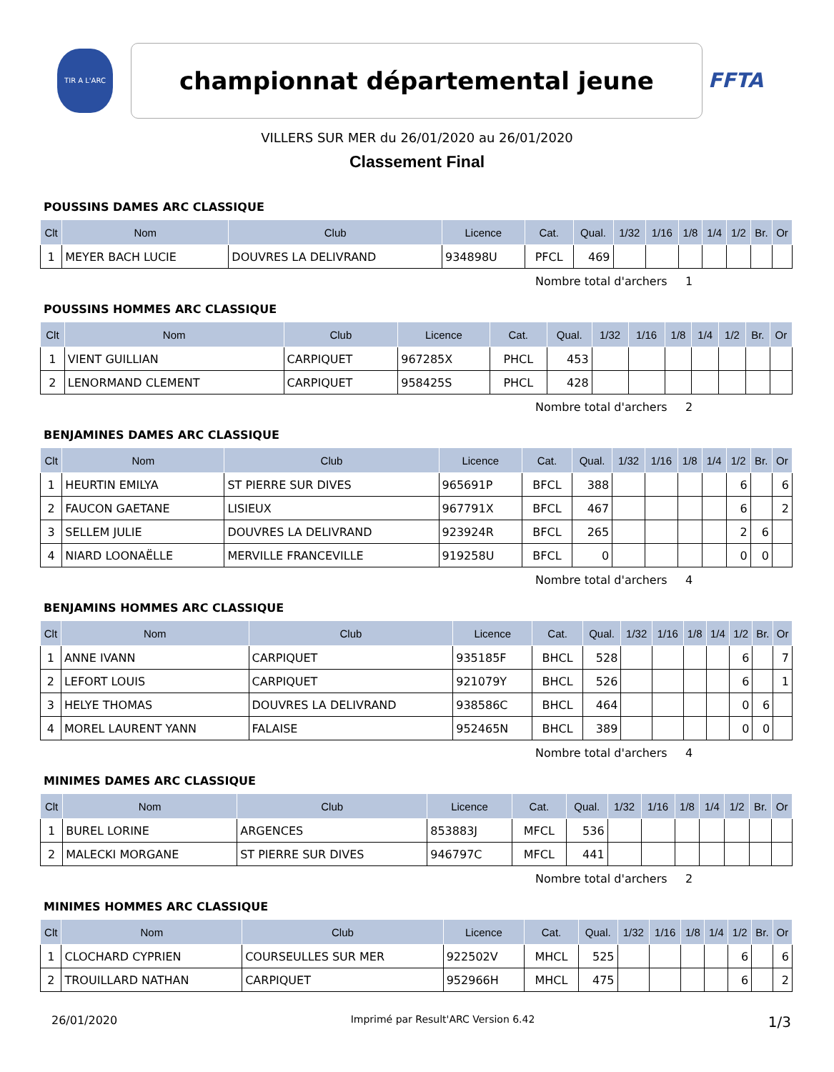TIR A L'ARC
championnat départemental jeune
FFTA
VILLERS SUR MER du 26/01/2020 au 26/01/2020
Classement Final
POUSSINS DAMES ARC CLASSIQUE
| Clt | Nom | Club | Licence | Cat. | Qual. | 1/32 | 1/16 | 1/8 | 1/4 | 1/2 | Br. | Or |
| --- | --- | --- | --- | --- | --- | --- | --- | --- | --- | --- | --- | --- |
| 1 | MEYER BACH LUCIE | DOUVRES LA DELIVRAND | 934898U | PFCL | 469 | | | | | | | |
Nombre total d'archers 1
POUSSINS HOMMES ARC CLASSIQUE
| Clt | Nom | Club | Licence | Cat. | Qual. | 1/32 | 1/16 | 1/8 | 1/4 | 1/2 | Br. | Or |
| --- | --- | --- | --- | --- | --- | --- | --- | --- | --- | --- | --- | --- |
| 1 | VIENT GUILLIAN | CARPIQUET | 967285X | PHCL | 453 | | | | | | | |
| 2 | LENORMAND CLEMENT | CARPIQUET | 958425S | PHCL | 428 | | | | | | | |
Nombre total d'archers 2
BENJAMINES DAMES ARC CLASSIQUE
| Clt | Nom | Club | Licence | Cat. | Qual. | 1/32 | 1/16 | 1/8 | 1/4 | 1/2 | Br. | Or |
| --- | --- | --- | --- | --- | --- | --- | --- | --- | --- | --- | --- | --- |
| 1 | HEURTIN EMILYA | ST PIERRE SUR DIVES | 965691P | BFCL | 388 | | | | | 6 | | 6 |
| 2 | FAUCON GAETANE | LISIEUX | 967791X | BFCL | 467 | | | | | 6 | | 2 |
| 3 | SELLEM JULIE | DOUVRES LA DELIVRAND | 923924R | BFCL | 265 | | | | | 2 | 6 | |
| 4 | NIARD LOONAËLLE | MERVILLE FRANCEVILLE | 919258U | BFCL | 0 | | | | | 0 | 0 | |
Nombre total d'archers 4
BENJAMINS HOMMES ARC CLASSIQUE
| Clt | Nom | Club | Licence | Cat. | Qual. | 1/32 | 1/16 | 1/8 | 1/4 | 1/2 | Br. | Or |
| --- | --- | --- | --- | --- | --- | --- | --- | --- | --- | --- | --- | --- |
| 1 | ANNE IVANN | CARPIQUET | 935185F | BHCL | 528 | | | | | 6 | | 7 |
| 2 | LEFORT LOUIS | CARPIQUET | 921079Y | BHCL | 526 | | | | | 6 | | 1 |
| 3 | HELYE THOMAS | DOUVRES LA DELIVRAND | 938586C | BHCL | 464 | | | | | 0 | 6 | |
| 4 | MOREL LAURENT YANN | FALAISE | 952465N | BHCL | 389 | | | | | 0 | 0 | |
Nombre total d'archers 4
MINIMES DAMES ARC CLASSIQUE
| Clt | Nom | Club | Licence | Cat. | Qual. | 1/32 | 1/16 | 1/8 | 1/4 | 1/2 | Br. | Or |
| --- | --- | --- | --- | --- | --- | --- | --- | --- | --- | --- | --- | --- |
| 1 | BUREL LORINE | ARGENCES | 853883J | MFCL | 536 | | | | | | | |
| 2 | MALECKI MORGANE | ST PIERRE SUR DIVES | 946797C | MFCL | 441 | | | | | | | |
Nombre total d'archers 2
MINIMES HOMMES ARC CLASSIQUE
| Clt | Nom | Club | Licence | Cat. | Qual. | 1/32 | 1/16 | 1/8 | 1/4 | 1/2 | Br. | Or |
| --- | --- | --- | --- | --- | --- | --- | --- | --- | --- | --- | --- | --- |
| 1 | CLOCHARD CYPRIEN | COURSEULLES SUR MER | 922502V | MHCL | 525 | | | | | 6 | | 6 |
| 2 | TROUILLARD NATHAN | CARPIQUET | 952966H | MHCL | 475 | | | | | 6 | | 2 |
26/01/2020 Imprimé par Result'ARC Version 6.42 1/3